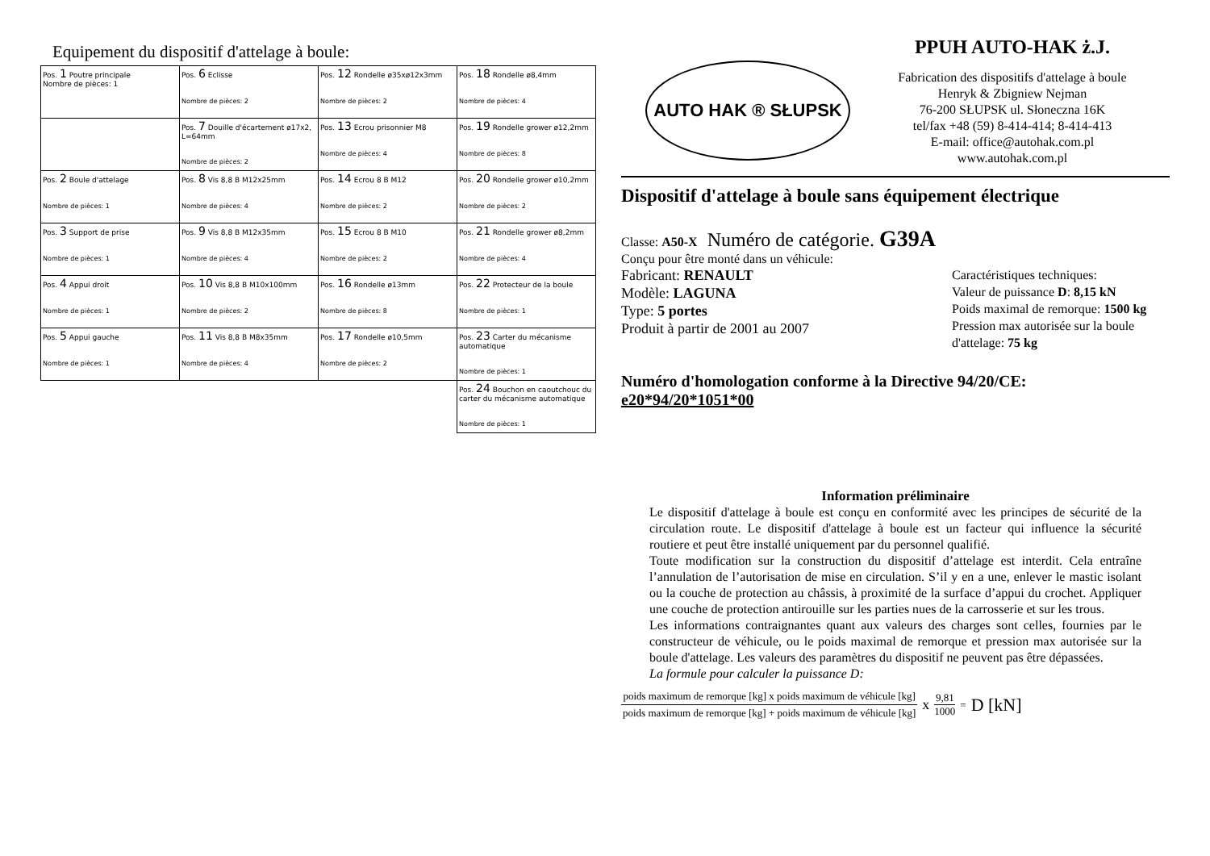Equipement du dispositif d'attelage à boule:
| Pos. 1 Poutre principale Nombre de pièces: 1 | Pos. 6 Eclisse Nombre de pièces: 2 | Pos. 12 Rondelle ø35xø12x3mm Nombre de pièces: 2 | Pos. 18 Rondelle ø8,4mm Nombre de pièces: 4 |
| | Pos. 7 Douille d'écartement ø17x2, L=64mm Nombre de pièces: 2 | Pos. 13 Ecrou prisonnier M8 Nombre de pièces: 4 | Pos. 19 Rondelle grower ø12,2mm Nombre de pièces: 8 |
| Pos. 2 Boule d'attelage Nombre de pièces: 1 | Pos. 8 Vis 8,8 B M12x25mm Nombre de pièces: 4 | Pos. 14 Ecrou 8 B M12 Nombre de pièces: 2 | Pos. 20 Rondelle grower ø10,2mm Nombre de pièces: 2 |
| Pos. 3 Support de prise Nombre de pièces: 1 | Pos. 9 Vis 8,8 B M12x35mm Nombre de pièces: 4 | Pos. 15 Ecrou 8 B M10 Nombre de pièces: 2 | Pos. 21 Rondelle grower ø8,2mm Nombre de pièces: 4 |
| Pos. 4 Appui droit Nombre de pièces: 1 | Pos. 10 Vis 8,8 B M10x100mm Nombre de pièces: 2 | Pos. 16 Rondelle ø13mm Nombre de pièces: 8 | Pos. 22 Protecteur de la boule Nombre de pièces: 1 |
| Pos. 5 Appui gauche Nombre de pièces: 1 | Pos. 11 Vis 8,8 B M8x35mm Nombre de pièces: 4 | Pos. 17 Rondelle ø10,5mm Nombre de pièces: 2 | Pos. 23 Carter du mécanisme automatique Nombre de pièces: 1 |
| | | | Pos. 24 Bouchon en caoutchouc du carter du mécanisme automatique Nombre de pièces: 1 |
AUTO HAK ® SŁUPSK
PPUH AUTO-HAK ż.J.
Fabrication des dispositifs d'attelage à boule
Henryk & Zbigniew Nejman
76-200 SŁUPSK ul. Słoneczna 16K
tel/fax +48 (59) 8-414-414; 8-414-413
E-mail: office@autohak.com.pl
www.autohak.com.pl
Dispositif d'attelage à boule sans équipement électrique
Classe: A50-X Numéro de catégorie. G39A
Conçu pour être monté dans un véhicule:
Fabricant: RENAULT
Modèle: LAGUNA
Type: 5 portes
Produit à partir de 2001 au 2007
Caractéristiques techniques:
Valeur de puissance D: 8,15 kN
Poids maximal de remorque: 1500 kg
Pression max autorisée sur la boule d'attelage: 75 kg
Numéro d'homologation conforme à la Directive 94/20/CE:
e20*94/20*1051*00
Information préliminaire
Le dispositif d'attelage à boule est conçu en conformité avec les principes de sécurité de la circulation route. Le dispositif d'attelage à boule est un facteur qui influence la sécurité routiere et peut être installé uniquement par du personnel qualifié.
Toute modification sur la construction du dispositif d’attelage est interdit. Cela entraîne l’annulation de l’autorisation de mise en circulation. S’il y en a une, enlever le mastic isolant ou la couche de protection au châssis, à proximité de la surface d’appui du crochet. Appliquer une couche de protection antirouille sur les parties nues de la carrosserie et sur les trous.
Les informations contraignantes quant aux valeurs des charges sont celles, fournies par le constructeur de véhicule, ou le poids maximal de remorque et pression max autorisée sur la boule d'attelage. Les valeurs des paramètres du dispositif ne peuvent pas être dépassées.
La formule pour calculer la puissance D:
poids maximum de remorque [kg] x poids maximum de véhicule [kg]
poids maximum de remorque [kg] + poids maximum de véhicule [kg]
x
9,81
1000
= D [kN]